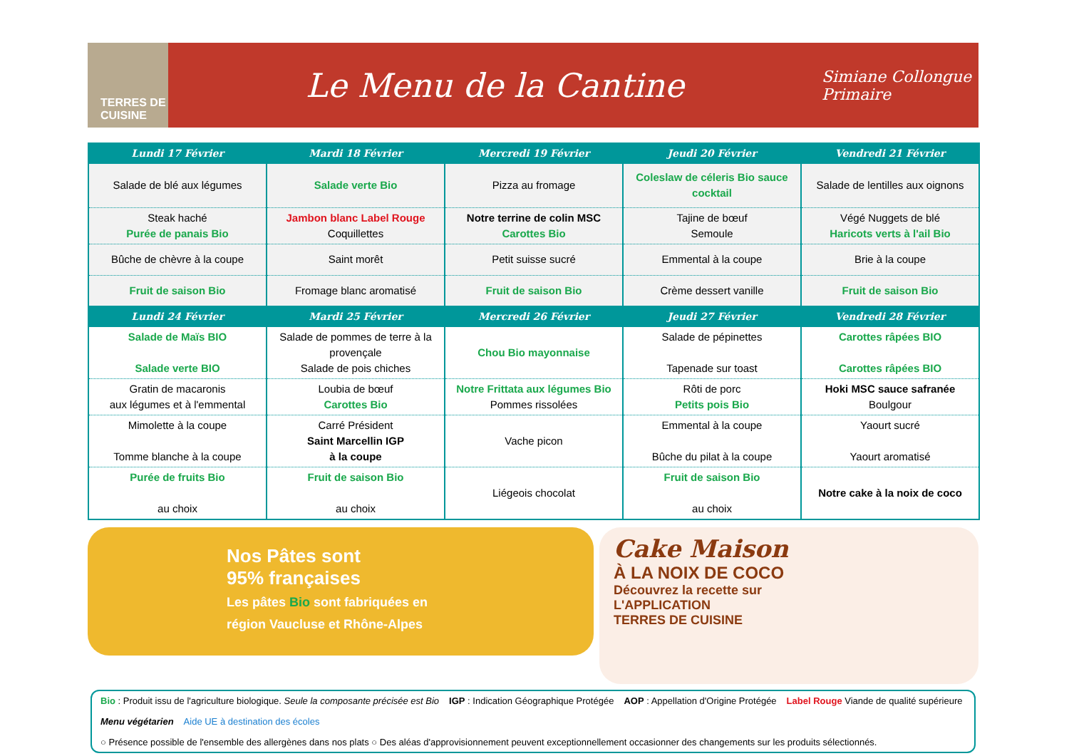TERRES DE CUISINE
Le Menu de la Cantine
Simiane Collongue
Primaire
| Lundi 17 Février | Mardi 18 Février | Mercredi 19 Février | Jeudi 20 Février | Vendredi 21 Février |
| --- | --- | --- | --- | --- |
| Salade de blé aux légumes | Salade verte Bio | Pizza au fromage | Coleslaw de céleris Bio sauce cocktail | Salade de lentilles aux oignons |
| Steak haché Purée de panais Bio | Jambon blanc Label Rouge Coquillettes | Notre terrine de colin MSC Carottes Bio | Tajine de bœuf Semoule | Végé Nuggets de blé Haricots verts à l'ail Bio |
| Bûche de chèvre à la coupe | Saint morêt | Petit suisse sucré | Emmental à la coupe | Brie à la coupe |
| Fruit de saison Bio | Fromage blanc aromatisé | Fruit de saison Bio | Crème dessert vanille | Fruit de saison Bio |
| Lundi 24 Février | Mardi 25 Février | Mercredi 26 Février | Jeudi 27 Février | Vendredi 28 Février |
| Salade de Maïs BIO Salade verte BIO | Salade de pommes de terre à la provençale Salade de pois chiches | Chou Bio mayonnaise | Salade de pépinettes Tapenade sur toast | Carottes râpées BIO Carottes râpées BIO |
| Gratin de macaronis aux légumes et à l'emmental | Loubia de bœuf Carottes Bio | Notre Frittata aux légumes Bio Pommes rissolées | Rôti de porc Petits pois Bio | Hoki MSC sauce safranée Boulgour |
| Mimolette à la coupe Tomme blanche à la coupe | Carré Président Saint Marcellin IGP à la coupe | Vache picon | Emmental à la coupe Bûche du pilat à la coupe | Yaourt sucré Yaourt aromatisé |
| Purée de fruits Bio au choix | Fruit de saison Bio au choix | Liégeois chocolat | Fruit de saison Bio au choix | Notre cake à la noix de coco |
Nos Pâtes sont
95% françaises
Les pâtes Bio sont fabriquées en
région Vaucluse et Rhône-Alpes
Cake Maison
À LA NOIX DE COCO
Découvrez la recette sur
L'APPLICATION
TERRES DE CUISINE
Bio : Produit issu de l'agriculture biologique. Seule la composante précisée est Bio IGP : Indication Géographique Protégée AOP : Appellation d'Origine Protégée Label Rouge Viande de qualité supérieure Menu végétarien Aide UE à destination des écoles ○ Présence possible de l'ensemble des allergènes dans nos plats ○ Des aléas d'approvisionnement peuvent exceptionnellement occasionner des changements sur les produits sélectionnés.